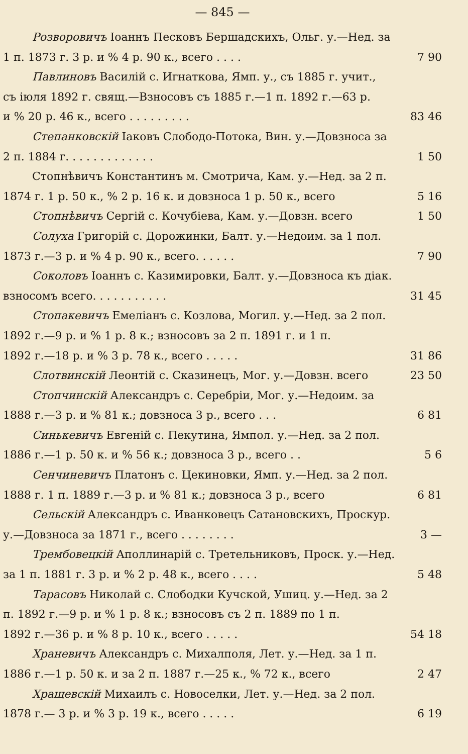— 845 —
Розворовичъ Іоаннъ Песковъ Бершадскихъ, Ольг. у.—Нед. за
1 п. 1873 г. 3 р. и % 4 р. 90 к., всего . . . . 7 90
Павлиновъ Василій с. Игнаткова, Ямп. у., съ 1885 г. учит.,
съ іюля 1892 г. свящ.—Взносовъ съ 1885 г.—1 п. 1892 г.—63 р.
и % 20 р. 46 к., всего . . . . . . . . . 83 46
Степанковскій Іаковъ Слободо-Потока, Вин. у.—Довзноса за
2 п. 1884 г. . . . . . . . . . . . . 1 50
Стопнѣвичъ Константинъ м. Смотрича, Кам. у.—Нед. за 2 п.
1874 г. 1 р. 50 к., % 2 р. 16 к. и довзноса 1 р. 50 к., всего 5 16
Стопнѣвичъ Сергій с. Кочубіева, Кам. у.—Довзн. всего 1 50
Солуха Григорій с. Дорожинки, Балт. у.—Недоим. за 1 пол.
1873 г.—3 р. и % 4 р. 90 к., всего. . . . . . 7 90
Соколовъ Іоаннъ с. Казимировки, Балт. у.—Довзноса къ діак.
взносомъ всего. . . . . . . . . . . 31 45
Стопакевичъ Емеліанъ с. Козлова, Могил. у.—Нед. за 2 пол.
1892 г.—9 р. и % 1 р. 8 к.; взносовъ за 2 п. 1891 г. и 1 п.
1892 г.—18 р. и % 3 р. 78 к., всего . . . . . 31 86
Слотвинскій Леонтій с. Сказинецъ, Мог. у.—Довзн. всего 23 50
Стопчинскій Александръ с. Серебріи, Мог. у.—Недоим. за
1888 г.—3 р. и % 81 к.; довзноса 3 р., всего . . . 6 81
Синькевичъ Евгеній с. Пекутина, Ямпол. у.—Нед. за 2 пол.
1886 г.—1 р. 50 к. и % 56 к.; довзноса 3 р., всего . . 5 6
Сенчиневичъ Платонъ с. Цекиновки, Ямп. у.—Нед. за 2 пол.
1888 г. 1 п. 1889 г.—3 р. и % 81 к.; довзноса 3 р., всего 6 81
Сельскій Александръ с. Иванковецъ Сатановскихъ, Проскур.
у.—Довзноса за 1871 г., всего . . . . . . . . 3 —
Трембовецкій Аполлинарій с. Третельниковъ, Проск. у.—Нед.
за 1 п. 1881 г. 3 р. и % 2 р. 48 к., всего . . . . 5 48
Тарасовъ Николай с. Слободки Кучской, Ушиц. у.—Нед. за 2
п. 1892 г.—9 р. и % 1 р. 8 к.; взносовъ съ 2 п. 1889 по 1 п.
1892 г.—36 р. и % 8 р. 10 к., всего . . . . . 54 18
Храневичъ Александръ с. Михалполя, Лет. у.—Нед. за 1 п.
1886 г.—1 р. 50 к. и за 2 п. 1887 г.—25 к., % 72 к., всего 2 47
Хращевскій Михаилъ с. Новоселки, Лет. у.—Нед. за 2 пол.
1878 г.— 3 р. и % 3 р. 19 к., всего . . . . . 6 19